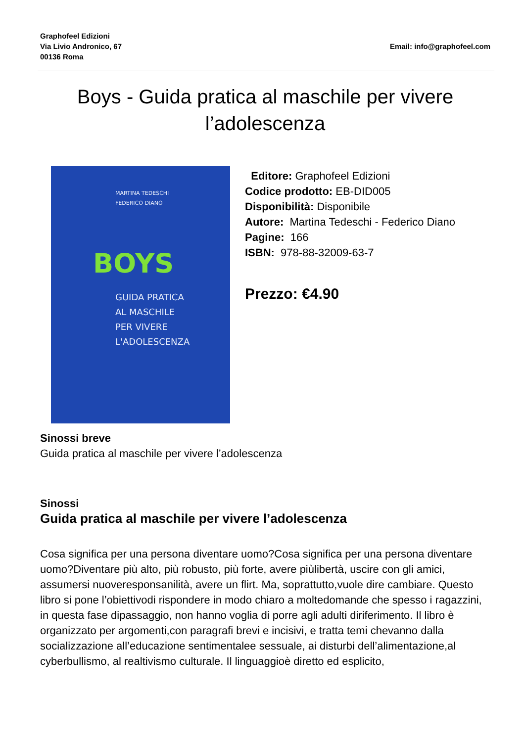Graphofeel Edizioni
Via Livio Andronico, 67
00136 Roma
Email: info@graphofeel.com
Boys - Guida pratica al maschile per vivere l’adolescenza
MARTINA TEDESCHI
FEDERICO DIANO
BOYS
GUIDA PRATICA
AL MASCHILE
PER VIVERE
L'ADOLESCENZA
Editore: Graphofeel Edizioni
Codice prodotto: EB-DID005
Disponibilità: Disponibile
Autore: Martina Tedeschi - Federico Diano
Pagine: 166
ISBN: 978-88-32009-63-7
Prezzo: €4.90
Sinossi breve
Guida pratica al maschile per vivere l’adolescenza
Sinossi
Guida pratica al maschile per vivere l’adolescenza
Cosa significa per una persona diventare uomo?Cosa significa per una persona diventare uomo?Diventare più alto, più robusto, più forte, avere piùlibertà, uscire con gli amici, assumersi nuoveresponsanilità, avere un flirt. Ma, soprattutto,vuole dire cambiare. Questo libro si pone l’obiettivodi rispondere in modo chiaro a moltedomande che spesso i ragazzini, in questa fase dipassaggio, non hanno voglia di porre agli adulti diriferimento. Il libro è organizzato per argomenti,con paragrafi brevi e incisivi, e tratta temi chevanno dalla socializzazione all’educazione sentimentalee sessuale, ai disturbi dell’alimentazione,al cyberbullismo, al realtivismo culturale. Il linguaggioè diretto ed esplicito,